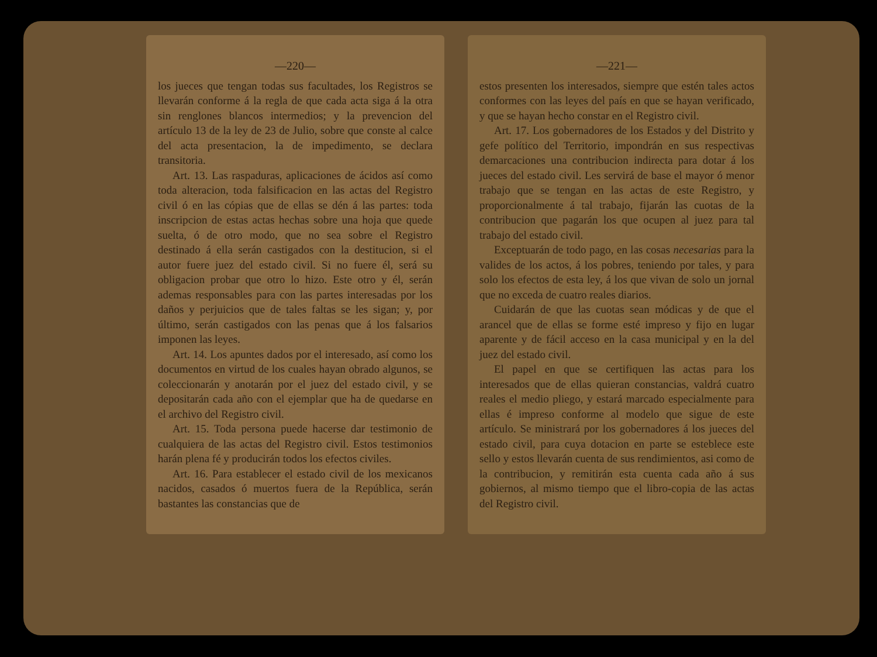—220—
los jueces que tengan todas sus facultades, los Registros se llevarán conforme á la regla de que cada acta siga á la otra sin renglones blancos intermedios; y la prevencion del artículo 13 de la ley de 23 de Julio, sobre que conste al calce del acta presentacion, la de impedimento, se declara transitoria.
Art. 13. Las raspaduras, aplicaciones de ácidos así como toda alteracion, toda falsificacion en las actas del Registro civil ó en las cópias que de ellas se dén á las partes: toda inscripcion de estas actas hechas sobre una hoja que quede suelta, ó de otro modo, que no sea sobre el Registro destinado á ella serán castigados con la destitucion, si el autor fuere juez del estado civil. Si no fuere él, será su obligacion probar que otro lo hizo. Este otro y él, serán ademas responsables para con las partes interesadas por los daños y perjuicios que de tales faltas se les sigan; y, por último, serán castigados con las penas que á los falsarios imponen las leyes.
Art. 14. Los apuntes dados por el interesado, así como los documentos en virtud de los cuales hayan obrado algunos, se coleccionarán y anotarán por el juez del estado civil, y se depositarán cada año con el ejemplar que ha de quedarse en el archivo del Registro civil.
Art. 15. Toda persona puede hacerse dar testimonio de cualquiera de las actas del Registro civil. Estos testimonios harán plena fé y producirán todos los efectos civiles.
Art. 16. Para establecer el estado civil de los mexicanos nacidos, casados ó muertos fuera de la República, serán bastantes las constancias que de
—221—
estos presenten los interesados, siempre que estén tales actos conformes con las leyes del país en que se hayan verificado, y que se hayan hecho constar en el Registro civil.
Art. 17. Los gobernadores de los Estados y del Distrito y gefe político del Territorio, impondrán en sus respectivas demarcaciones una contribucion indirecta para dotar á los jueces del estado civil. Les servirá de base el mayor ó menor trabajo que se tengan en las actas de este Registro, y proporcionalmente á tal trabajo, fijarán las cuotas de la contribucion que pagarán los que ocupen al juez para tal trabajo del estado civil.
Exceptuarán de todo pago, en las cosas necesarias para la valides de los actos, á los pobres, teniendo por tales, y para solo los efectos de esta ley, á los que vivan de solo un jornal que no exceda de cuatro reales diarios.
Cuidarán de que las cuotas sean módicas y de que el arancel que de ellas se forme esté impreso y fijo en lugar aparente y de fácil acceso en la casa municipal y en la del juez del estado civil.
El papel en que se certifiquen las actas para los interesados que de ellas quieran constancias, valdrá cuatro reales el medio pliego, y estará marcado especialmente para ellas é impreso conforme al modelo que sigue de este artículo. Se ministrará por los gobernadores á los jueces del estado civil, para cuya dotacion en parte se esteblece este sello y estos llevarán cuenta de sus rendimientos, asi como de la contribucion, y remitirán esta cuenta cada año á sus gobiernos, al mismo tiempo que el libro-copia de las actas del Registro civil.